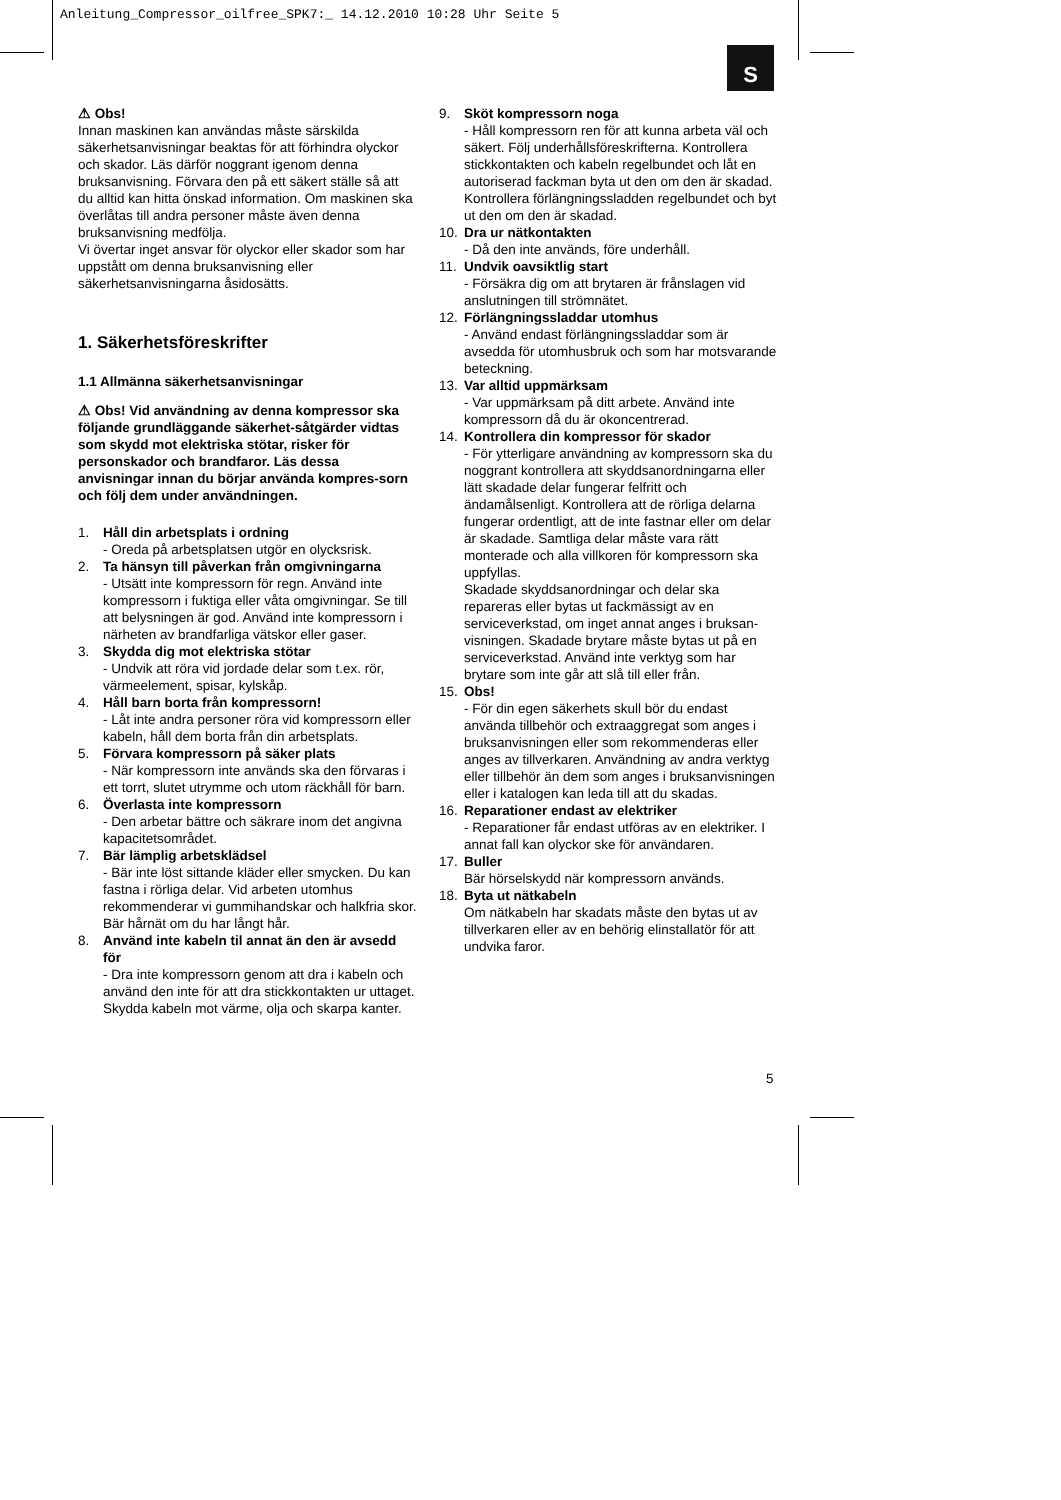Anleitung_Compressor_oilfree_SPK7:_ 14.12.2010 10:28 Uhr Seite 5
S
⚠ Obs!
Innan maskinen kan användas måste särskilda säkerhetsanvisningar beaktas för att förhindra olyckor och skador. Läs därför noggrant igenom denna bruksanvisning. Förvara den på ett säkert ställe så att du alltid kan hitta önskad information. Om maskinen ska överlåtas till andra personer måste även denna bruksanvisning medfölja.
Vi övertar inget ansvar för olyckor eller skador som har uppstått om denna bruksanvisning eller säkerhetsanvisningarna åsidosätts.
1. Säkerhetsföreskrifter
1.1 Allmänna säkerhetsanvisningar
⚠ Obs! Vid användning av denna kompressor ska följande grundläggande säkerhet-såtgärder vidtas som skydd mot elektriska stötar, risker för personskador och brandfaror. Läs dessa anvisningar innan du börjar använda kompres-sorn och följ dem under användningen.
1. Håll din arbetsplats i ordning
- Oreda på arbetsplatsen utgör en olycksrisk.
2. Ta hänsyn till påverkan från omgivningarna
- Utsätt inte kompressorn för regn. Använd inte kompressorn i fuktiga eller våta omgivningar. Se till att belysningen är god. Använd inte kompressorn i närheten av brandfarliga vätskor eller gaser.
3. Skydda dig mot elektriska stötar
- Undvik att röra vid jordade delar som t.ex. rör, värmeelement, spisar, kylskåp.
4. Håll barn borta från kompressorn!
- Låt inte andra personer röra vid kompressorn eller kabeln, håll dem borta från din arbetsplats.
5. Förvara kompressorn på säker plats
- När kompressorn inte används ska den förvaras i ett torrt, slutet utrymme och utom räckhåll för barn.
6. Överlasta inte kompressorn
- Den arbetar bättre och säkrare inom det angivna kapacitetsområdet.
7. Bär lämplig arbetsklädsel
- Bär inte löst sittande kläder eller smycken. Du kan fastna i rörliga delar. Vid arbeten utomhus rekommenderar vi gummihandskar och halkfria skor. Bär hårnät om du har långt hår.
8. Använd inte kabeln til annat än den är avsedd för
- Dra inte kompressorn genom att dra i kabeln och använd den inte för att dra stickkontakten ur uttaget. Skydda kabeln mot värme, olja och skarpa kanter.
9. Sköt kompressorn noga
- Håll kompressorn ren för att kunna arbeta väl och säkert. Följ underhållsföreskrifterna. Kontrollera stickkontakten och kabeln regelbundet och låt en autoriserad fackman byta ut den om den är skadad.
Kontrollera förlängningssladden regelbundet och byt ut den om den är skadad.
10. Dra ur nätkontakten
- Då den inte används, före underhåll.
11. Undvik oavsiktlig start
- Försäkra dig om att brytaren är frånslagen vid anslutningen till strömnätet.
12. Förlängningssladdar utomhus
- Använd endast förlängningssladdar som är avsedda för utomhusbruk och som har motsvarande beteckning.
13. Var alltid uppmärksam
- Var uppmärksam på ditt arbete. Använd inte kompressorn då du är okoncentrerad.
14. Kontrollera din kompressor för skador
- För ytterligare användning av kompressorn ska du noggrant kontrollera att skyddsanordningarna eller lätt skadade delar fungerar felfritt och ändamålsenligt. Kontrollera att de rörliga delarna fungerar ordentligt, att de inte fastnar eller om delar är skadade. Samtliga delar måste vara rätt monterade och alla villkoren för kompressorn ska uppfyllas.
Skadade skyddsanordningar och delar ska repareras eller bytas ut fackmässigt av en serviceverkstad, om inget annat anges i bruksan-visningen. Skadade brytare måste bytas ut på en serviceverkstad. Använd inte verktyg som har brytare som inte går att slå till eller från.
15. Obs!
- För din egen säkerhets skull bör du endast använda tillbehör och extraaggregat som anges i bruksanvisningen eller som rekommenderas eller anges av tillverkaren. Användning av andra verktyg eller tillbehör än dem som anges i bruksanvisningen eller i katalogen kan leda till att du skadas.
16. Reparationer endast av elektriker
- Reparationer får endast utföras av en elektriker. I annat fall kan olyckor ske för användaren.
17. Buller
Bär hörselskydd när kompressorn används.
18. Byta ut nätkabeln
Om nätkabeln har skadats måste den bytas ut av tillverkaren eller av en behörig elinstallatör för att undvika faror.
5